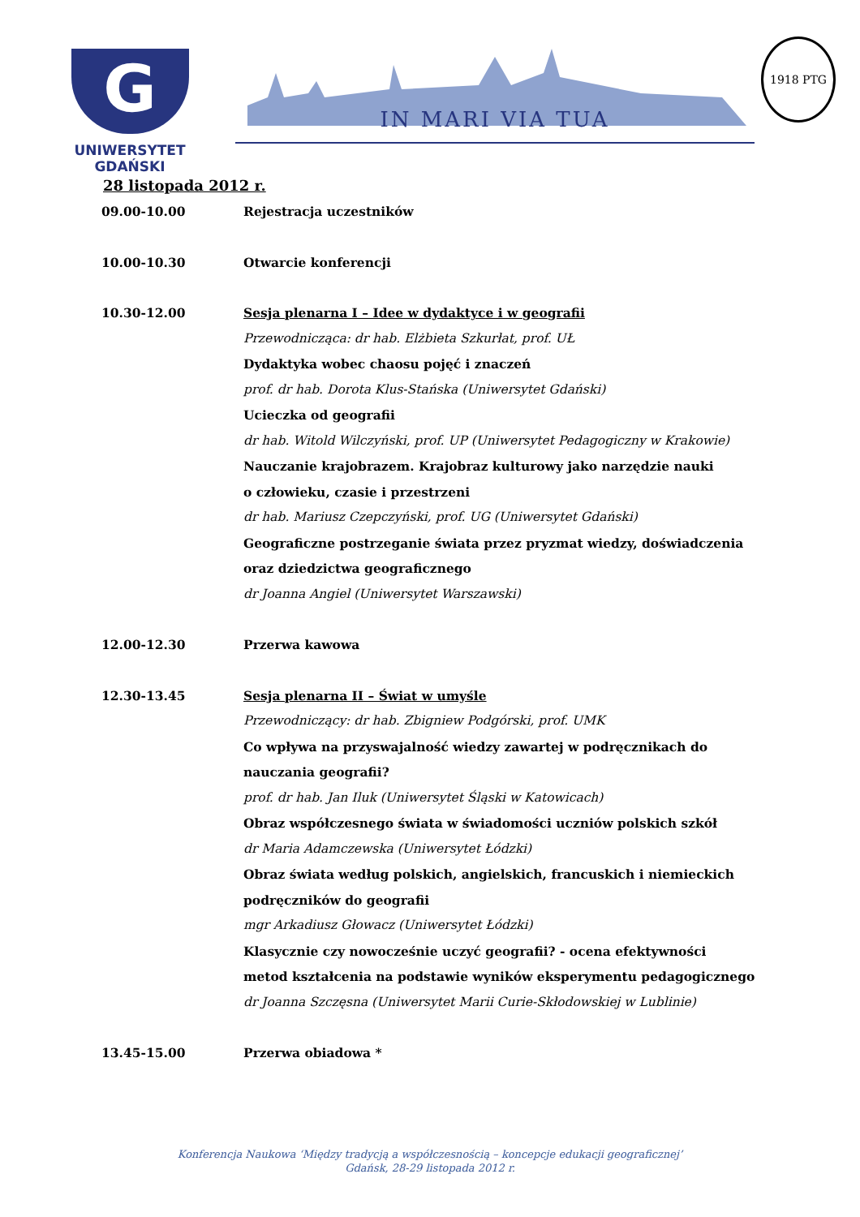G
UNIWERSYTET GDAŃSKI
IN MARI VIA TUA
1918 PTG
28 listopada 2012 r.
09.00-10.00 Rejestracja uczestników
10.00-10.30 Otwarcie konferencji
10.30-12.00 Sesja plenarna I – Idee w dydaktyce i w geografii
Przewodnicząca: dr hab. Elżbieta Szkurłat, prof. UŁ
Dydaktyka wobec chaosu pojęć i znaczeń
prof. dr hab. Dorota Klus-Stańska (Uniwersytet Gdański)
Ucieczka od geografii
dr hab. Witold Wilczyński, prof. UP (Uniwersytet Pedagogiczny w Krakowie)
Nauczanie krajobrazem. Krajobraz kulturowy jako narzędzie nauki
o człowieku, czasie i przestrzeni
dr hab. Mariusz Czepczyński, prof. UG (Uniwersytet Gdański)
Geograficzne postrzeganie świata przez pryzmat wiedzy, doświadczenia
oraz dziedzictwa geograficznego
dr Joanna Angiel (Uniwersytet Warszawski)
12.00-12.30 Przerwa kawowa
12.30-13.45 Sesja plenarna II – Świat w umyśle
Przewodniczący: dr hab. Zbigniew Podgórski, prof. UMK
Co wpływa na przyswajalność wiedzy zawartej w podręcznikach do
nauczania geografii?
prof. dr hab. Jan Iluk (Uniwersytet Śląski w Katowicach)
Obraz współczesnego świata w świadomości uczniów polskich szkół
dr Maria Adamczewska (Uniwersytet Łódzki)
Obraz świata według polskich, angielskich, francuskich i niemieckich
podręczników do geografii
mgr Arkadiusz Głowacz (Uniwersytet Łódzki)
Klasycznie czy nowocześnie uczyć geografii? - ocena efektywności
metod kształcenia na podstawie wyników eksperymentu pedagogicznego
dr Joanna Szczęsna (Uniwersytet Marii Curie-Skłodowskiej w Lublinie)
13.45-15.00 Przerwa obiadowa *
Konferencja Naukowa ‘Między tradycją a współczesnością – koncepcje edukacji geograficznej’
Gdańsk, 28-29 listopada 2012 r.